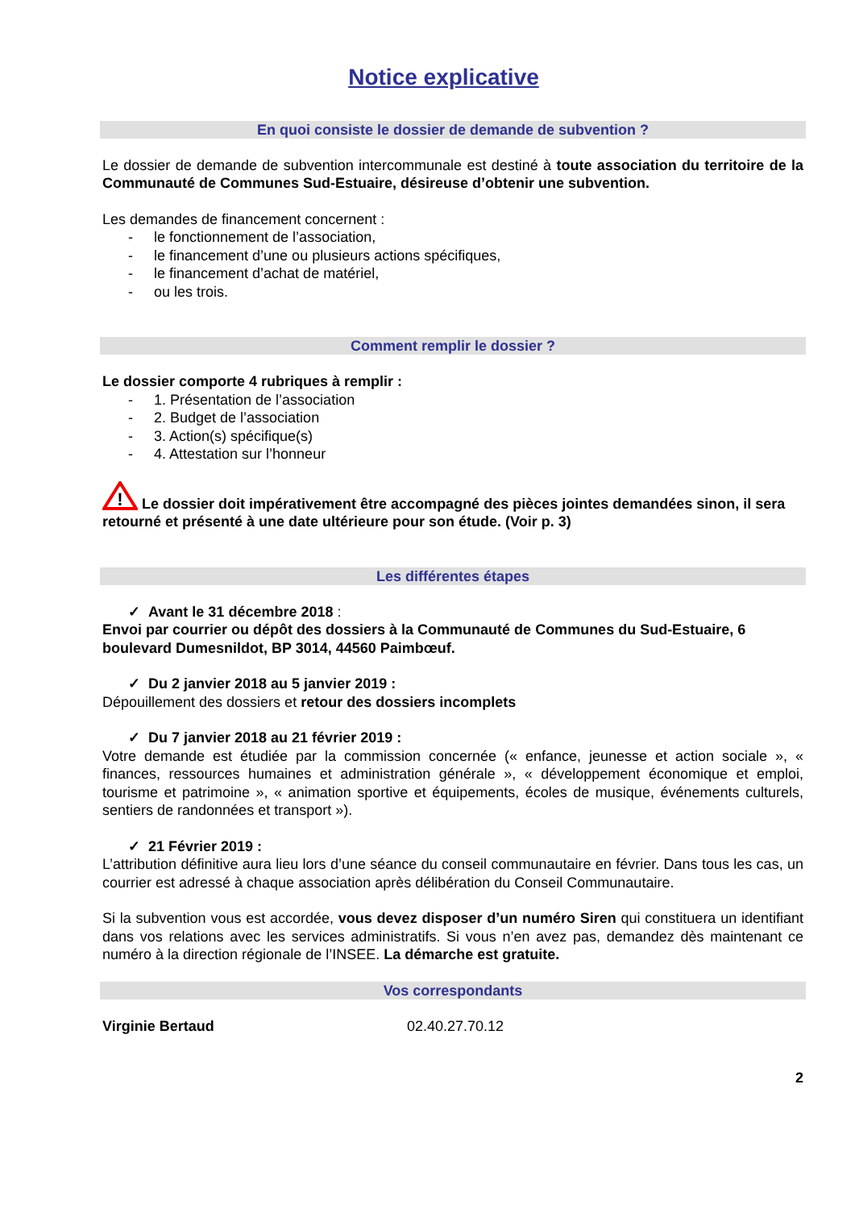Notice explicative
En quoi consiste le dossier de demande de subvention ?
Le dossier de demande de subvention intercommunale est destiné à toute association du territoire de la Communauté de Communes Sud-Estuaire, désireuse d’obtenir une subvention.
Les demandes de financement concernent :
- le fonctionnement de l’association,
- le financement d’une ou plusieurs actions spécifiques,
- le financement d’achat de matériel,
- ou les trois.
Comment remplir le dossier ?
Le dossier comporte 4 rubriques à remplir :
- 1. Présentation de l’association
- 2. Budget de l’association
- 3. Action(s) spécifique(s)
- 4. Attestation sur l’honneur
!
Le dossier doit impérativement être accompagné des pièces jointes demandées sinon, il sera retourné et présenté à une date ultérieure pour son étude. (Voir p. 3)
Les différentes étapes
✓ Avant le 31 décembre 2018 :
Envoi par courrier ou dépôt des dossiers à la Communauté de Communes du Sud-Estuaire, 6 boulevard Dumesnildot, BP 3014, 44560 Paimbœuf.
✓ Du 2 janvier 2018 au 5 janvier 2019 :
Dépouillement des dossiers et retour des dossiers incomplets
✓ Du 7 janvier 2018 au 21 février 2019 :
Votre demande est étudiée par la commission concernée (« enfance, jeunesse et action sociale », « finances, ressources humaines et administration générale », « développement économique et emploi, tourisme et patrimoine », « animation sportive et équipements, écoles de musique, événements culturels, sentiers de randonnées et transport »).
✓ 21 Février 2019 :
L’attribution définitive aura lieu lors d’une séance du conseil communautaire en février. Dans tous les cas, un courrier est adressé à chaque association après délibération du Conseil Communautaire.
Si la subvention vous est accordée, vous devez disposer d’un numéro Siren qui constituera un identifiant dans vos relations avec les services administratifs. Si vous n’en avez pas, demandez dès maintenant ce numéro à la direction régionale de l’INSEE. La démarche est gratuite.
Vos correspondants
Virginie Bertaud 02.40.27.70.12
2